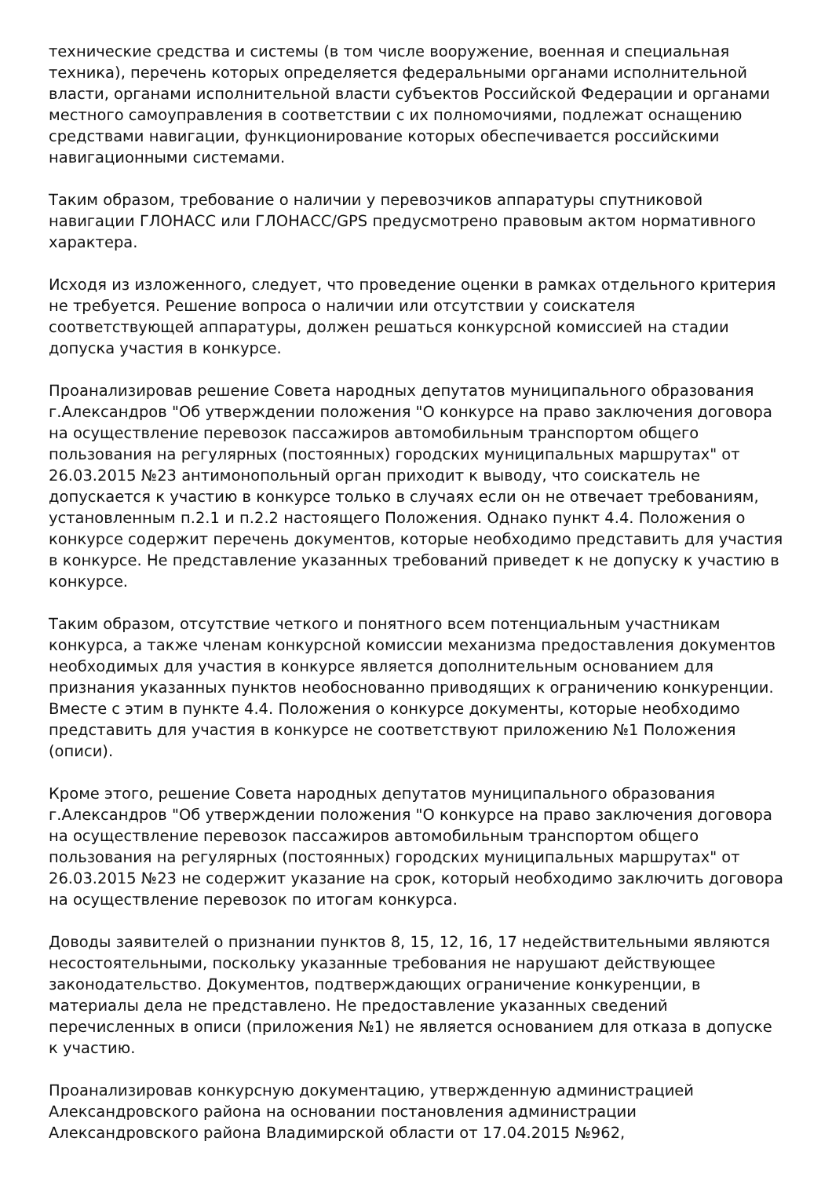технические средства и системы (в том числе вооружение, военная и специальная техника), перечень которых определяется федеральными органами исполнительной власти, органами исполнительной власти субъектов Российской Федерации и органами местного самоуправления в соответствии с их полномочиями, подлежат оснащению средствами навигации, функционирование которых обеспечивается российскими навигационными системами.
Таким образом, требование о наличии у перевозчиков аппаратуры спутниковой навигации ГЛОНАСС или ГЛОНАСС/GPS предусмотрено правовым актом нормативного характера.
Исходя из изложенного, следует, что проведение оценки в рамках отдельного критерия не требуется. Решение вопроса о наличии или отсутствии у соискателя соответствующей аппаратуры, должен решаться конкурсной комиссией на стадии допуска участия в конкурсе.
Проанализировав решение Совета народных депутатов муниципального образования г.Александров "Об утверждении положения "О конкурсе на право заключения договора на осуществление перевозок пассажиров автомобильным транспортом общего пользования на регулярных (постоянных) городских муниципальных маршрутах" от 26.03.2015 №23 антимонопольный орган приходит к выводу, что соискатель не допускается к участию в конкурсе только в случаях если он не отвечает требованиям, установленным п.2.1 и п.2.2 настоящего Положения. Однако пункт 4.4. Положения о конкурсе содержит перечень документов, которые необходимо представить для участия в конкурсе. Не представление указанных требований приведет к не допуску к участию в конкурсе.
Таким образом, отсутствие четкого и понятного всем потенциальным участникам конкурса, а также членам конкурсной комиссии механизма предоставления документов необходимых для участия в конкурсе является дополнительным основанием для признания указанных пунктов необоснованно приводящих к ограничению конкуренции. Вместе с этим в пункте 4.4. Положения о конкурсе документы, которые необходимо представить для участия в конкурсе не соответствуют приложению №1 Положения (описи).
Кроме этого, решение Совета народных депутатов муниципального образования г.Александров "Об утверждении положения "О конкурсе на право заключения договора на осуществление перевозок пассажиров автомобильным транспортом общего пользования на регулярных (постоянных) городских муниципальных маршрутах" от 26.03.2015 №23 не содержит указание на срок, который необходимо заключить договора на осуществление перевозок по итогам конкурса.
Доводы заявителей о признании пунктов 8, 15, 12, 16, 17 недействительными являются несостоятельными, поскольку указанные требования не нарушают действующее законодательство. Документов, подтверждающих ограничение конкуренции, в материалы дела не представлено. Не предоставление указанных сведений перечисленных в описи (приложения №1) не является основанием для отказа в допуске к участию.
Проанализировав конкурсную документацию, утвержденную администрацией Александровского района на основании постановления администрации Александровского района Владимирской области от 17.04.2015 №962,